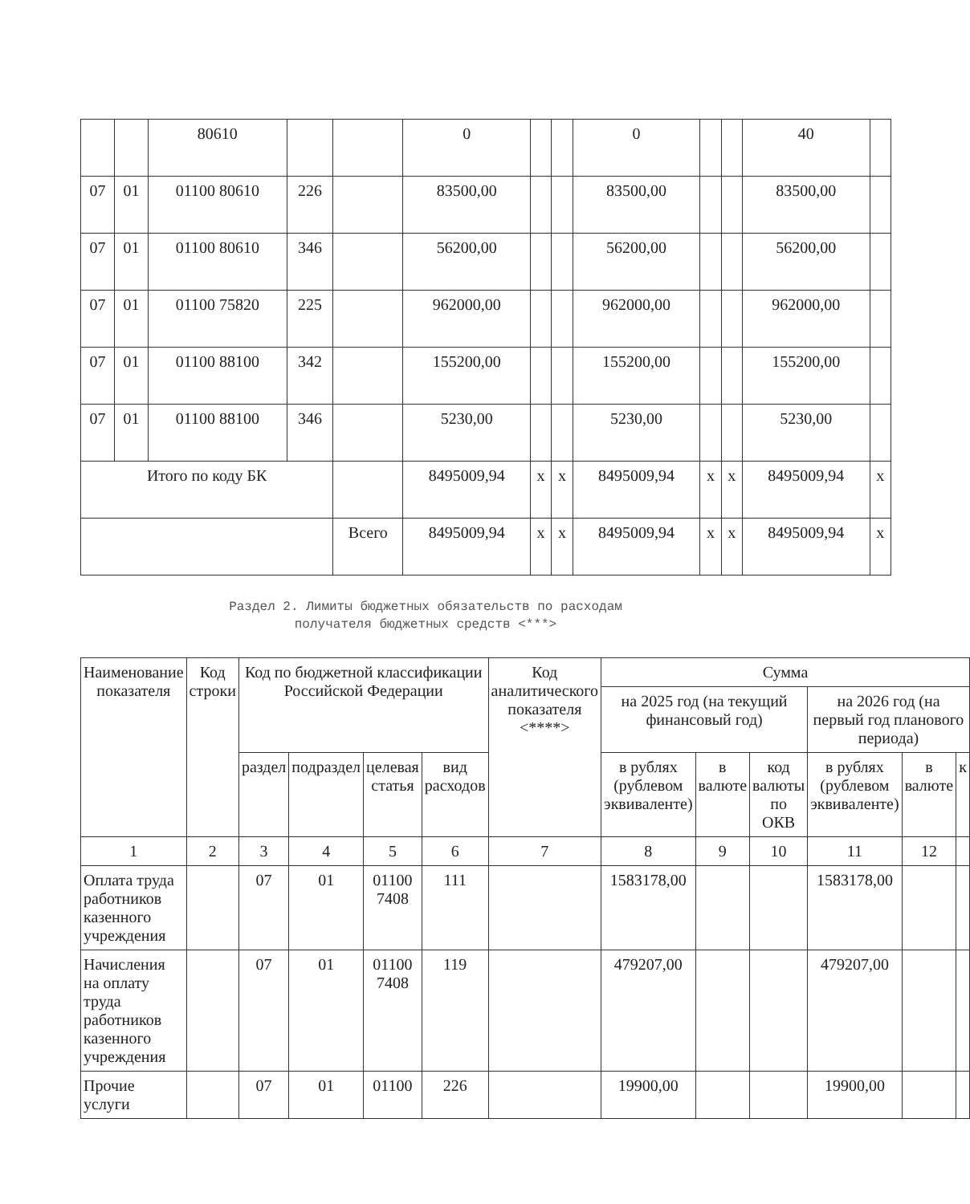| | | 80610 | | | 0 | | | 0 | | | 40 | |
| 07 | 01 | 01100 80610 | 226 | | 83500,00 | | | 83500,00 | | | 83500,00 | |
| 07 | 01 | 01100 80610 | 346 | | 56200,00 | | | 56200,00 | | | 56200,00 | |
| 07 | 01 | 01100 75820 | 225 | | 962000,00 | | | 962000,00 | | | 962000,00 | |
| 07 | 01 | 01100 88100 | 342 | | 155200,00 | | | 155200,00 | | | 155200,00 | |
| 07 | 01 | 01100 88100 | 346 | | 5230,00 | | | 5230,00 | | | 5230,00 | |
| Итого по коду БК | | | | | 8495009,94 | x | x | 8495009,94 | x | x | 8495009,94 | x |
| | | | | Всего | 8495009,94 | x | x | 8495009,94 | x | x | 8495009,94 | x |
Раздел 2. Лимиты бюджетных обязательств по расходам
получателя бюджетных средств <***>
| Наименование показателя | Код строки | Код по бюджетной классификации Российской Федерации | | | | Код аналитического показателя <****> | Сумма | | | | | |
| --- | --- | --- | --- | --- | --- | --- | --- | --- | --- | --- | --- | --- |
| | | | | | | | на 2025 год (на текущий финансовый год) | | | на 2026 год (на первый год планового периода) | | |
| | | раздел | подраздел | целевая статья | вид расходов | | в рублях (рублевом эквиваленте) | в валюте | код валюты по ОКВ | в рублях (рублевом эквиваленте) | в валюте | к |
| 1 | 2 | 3 | 4 | 5 | 6 | 7 | 8 | 9 | 10 | 11 | 12 | |
| Оплата труда работников казенного учреждения | | 07 | 01 | 01100 7408 | 111 | | 1583178,00 | | | 1583178,00 | | |
| Начисления на оплату труда работников казенного учреждения | | 07 | 01 | 01100 7408 | 119 | | 479207,00 | | | 479207,00 | | |
| Прочие услуги | | 07 | 01 | 01100 | 226 | | 19900,00 | | | 19900,00 | | |